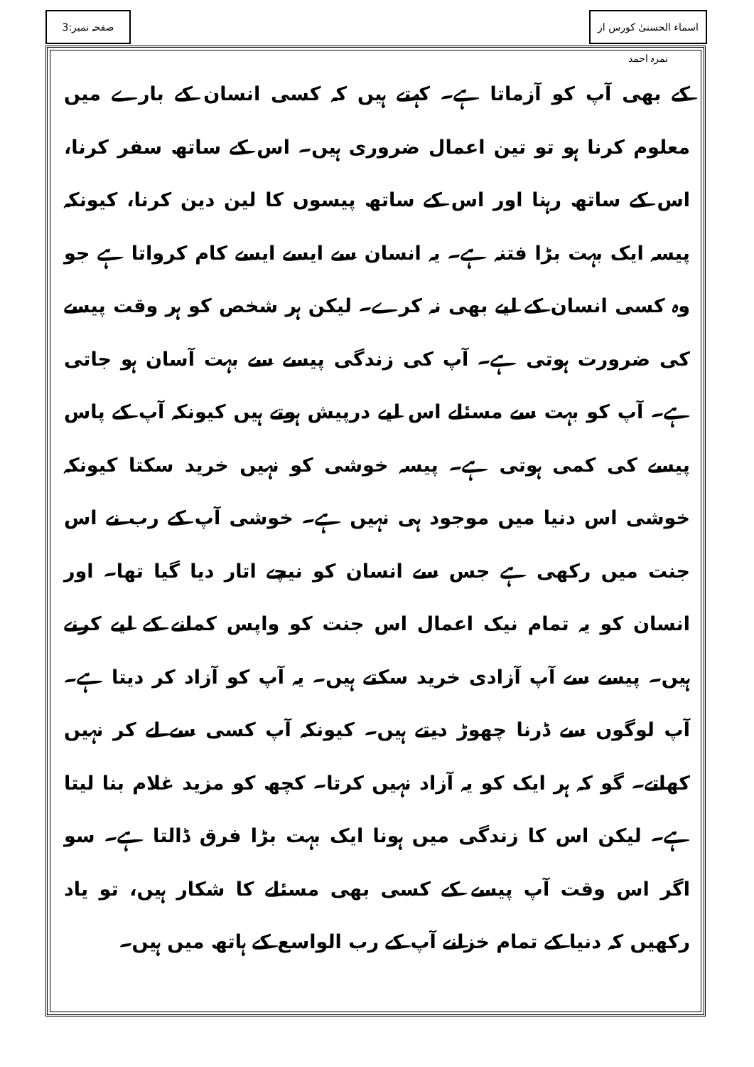اسماء الحسنیٰ کورس از نمرہ احمد
صفحہ نمبر:3
کے بھی آپ کو آزماتا ہے۔ کہتے ہیں کہ کسی انسان کے بارے میں معلوم کرنا ہو تو تین اعمال ضروری ہیں۔ اس کے ساتھ سفر کرنا، اس کے ساتھ رہنا اور اس کے ساتھ پیسوں کا لین دین کرنا، کیونکہ پیسہ ایک بہت بڑا فتنہ ہے۔ یہ انسان سے ایسے ایسے کام کرواتا ہے جو وہ کسی انسان کے لیے بھی نہ کرے۔ لیکن ہر شخص کو ہر وقت پیسے کی ضرورت ہوتی ہے۔ آپ کی زندگی پیسے سے بہت آسان ہو جاتی ہے۔ آپ کو بہت سے مسئلے اس لیے درپیش ہوتے ہیں کیونکہ آپ کے پاس پیسے کی کمی ہوتی ہے۔ پیسہ خوشی کو نہیں خرید سکتا کیونکہ خوشی اس دنیا میں موجود ہی نہیں ہے۔ خوشی آپ کے رب نے اس جنت میں رکھی ہے جس سے انسان کو نیچے اتار دیا گیا تھا۔ اور انسان کو یہ تمام نیک اعمال اس جنت کو واپس کمانے کے لیے کرنے ہیں۔ پیسے سے آپ آزادی خرید سکتے ہیں۔ یہ آپ کو آزاد کر دیتا ہے۔ آپ لوگوں سے ڈرنا چھوڑ دیتے ہیں۔ کیونکہ آپ کسی سے لے کر نہیں کھاتے۔ گو کہ ہر ایک کو یہ آزاد نہیں کرتا۔ کچھ کو مزید غلام بنا لیتا ہے۔ لیکن اس کا زندگی میں ہونا ایک بہت بڑا فرق ڈالتا ہے۔ سو اگر اس وقت آپ پیسے کے کسی بھی مسئلے کا شکار ہیں، تو یاد رکھیں کہ دنیا کے تمام خزانے آپ کے رب الواسع کے ہاتھ میں ہیں۔